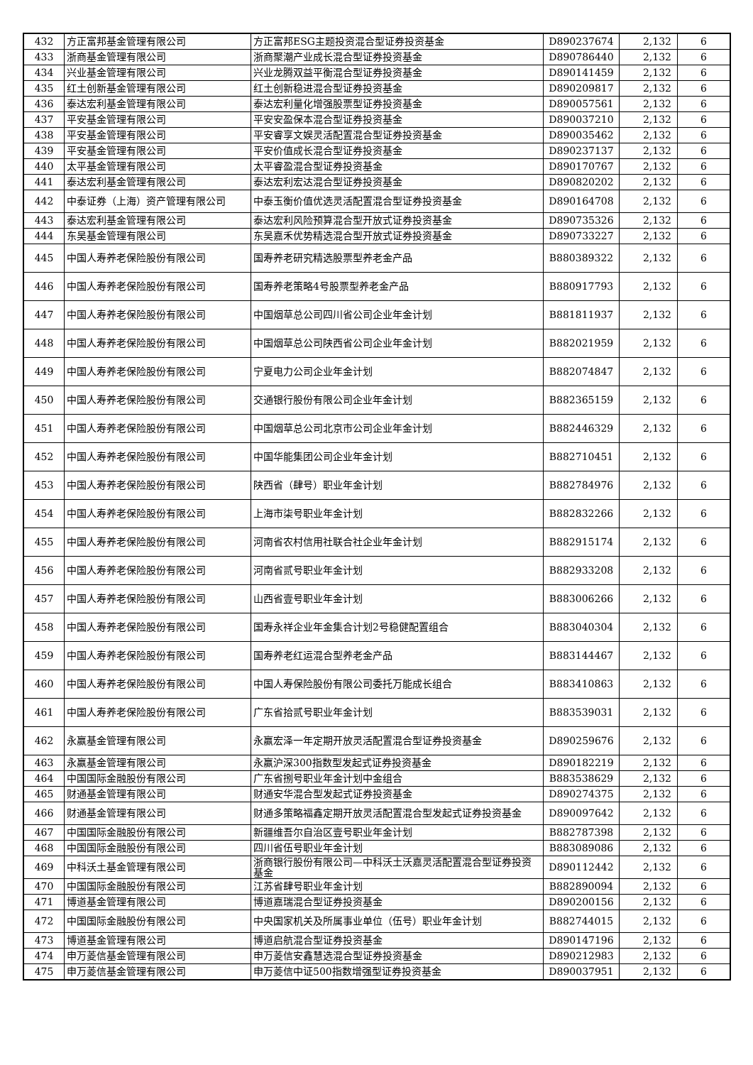| 432 | 方正富邦基金管理有限公司 | 方正富邦ESG主题投资混合型证券投资基金 | D890237674 | 2,132 | 6 |
| 433 | 浙商基金管理有限公司 | 浙商聚潮产业成长混合型证券投资基金 | D890786440 | 2,132 | 6 |
| 434 | 兴业基金管理有限公司 | 兴业龙腾双益平衡混合型证券投资基金 | D890141459 | 2,132 | 6 |
| 435 | 红土创新基金管理有限公司 | 红土创新稳进混合型证券投资基金 | D890209817 | 2,132 | 6 |
| 436 | 泰达宏利基金管理有限公司 | 泰达宏利量化增强股票型证券投资基金 | D890057561 | 2,132 | 6 |
| 437 | 平安基金管理有限公司 | 平安安盈保本混合型证券投资基金 | D890037210 | 2,132 | 6 |
| 438 | 平安基金管理有限公司 | 平安睿享文娱灵活配置混合型证券投资基金 | D890035462 | 2,132 | 6 |
| 439 | 平安基金管理有限公司 | 平安价值成长混合型证券投资基金 | D890237137 | 2,132 | 6 |
| 440 | 太平基金管理有限公司 | 太平睿盈混合型证券投资基金 | D890170767 | 2,132 | 6 |
| 441 | 泰达宏利基金管理有限公司 | 泰达宏利宏达混合型证券投资基金 | D890820202 | 2,132 | 6 |
| 442 | 中泰证券（上海）资产管理有限公司 | 中泰玉衡价值优选灵活配置混合型证券投资基金 | D890164708 | 2,132 | 6 |
| 443 | 泰达宏利基金管理有限公司 | 泰达宏利风险预算混合型开放式证券投资基金 | D890735326 | 2,132 | 6 |
| 444 | 东吴基金管理有限公司 | 东吴嘉禾优势精选混合型开放式证券投资基金 | D890733227 | 2,132 | 6 |
| 445 | 中国人寿养老保险股份有限公司 | 国寿养老研究精选股票型养老金产品 | B880389322 | 2,132 | 6 |
| 446 | 中国人寿养老保险股份有限公司 | 国寿养老策略4号股票型养老金产品 | B880917793 | 2,132 | 6 |
| 447 | 中国人寿养老保险股份有限公司 | 中国烟草总公司四川省公司企业年金计划 | B881811937 | 2,132 | 6 |
| 448 | 中国人寿养老保险股份有限公司 | 中国烟草总公司陕西省公司企业年金计划 | B882021959 | 2,132 | 6 |
| 449 | 中国人寿养老保险股份有限公司 | 宁夏电力公司企业年金计划 | B882074847 | 2,132 | 6 |
| 450 | 中国人寿养老保险股份有限公司 | 交通银行股份有限公司企业年金计划 | B882365159 | 2,132 | 6 |
| 451 | 中国人寿养老保险股份有限公司 | 中国烟草总公司北京市公司企业年金计划 | B882446329 | 2,132 | 6 |
| 452 | 中国人寿养老保险股份有限公司 | 中国华能集团公司企业年金计划 | B882710451 | 2,132 | 6 |
| 453 | 中国人寿养老保险股份有限公司 | 陕西省（肆号）职业年金计划 | B882784976 | 2,132 | 6 |
| 454 | 中国人寿养老保险股份有限公司 | 上海市柒号职业年金计划 | B882832266 | 2,132 | 6 |
| 455 | 中国人寿养老保险股份有限公司 | 河南省农村信用社联合社企业年金计划 | B882915174 | 2,132 | 6 |
| 456 | 中国人寿养老保险股份有限公司 | 河南省贰号职业年金计划 | B882933208 | 2,132 | 6 |
| 457 | 中国人寿养老保险股份有限公司 | 山西省壹号职业年金计划 | B883006266 | 2,132 | 6 |
| 458 | 中国人寿养老保险股份有限公司 | 国寿永祥企业年金集合计划2号稳健配置组合 | B883040304 | 2,132 | 6 |
| 459 | 中国人寿养老保险股份有限公司 | 国寿养老红运混合型养老金产品 | B883144467 | 2,132 | 6 |
| 460 | 中国人寿养老保险股份有限公司 | 中国人寿保险股份有限公司委托万能成长组合 | B883410863 | 2,132 | 6 |
| 461 | 中国人寿养老保险股份有限公司 | 广东省拾贰号职业年金计划 | B883539031 | 2,132 | 6 |
| 462 | 永赢基金管理有限公司 | 永赢宏泽一年定期开放灵活配置混合型证券投资基金 | D890259676 | 2,132 | 6 |
| 463 | 永赢基金管理有限公司 | 永赢沪深300指数型发起式证券投资基金 | D890182219 | 2,132 | 6 |
| 464 | 中国国际金融股份有限公司 | 广东省捌号职业年金计划中金组合 | B883538629 | 2,132 | 6 |
| 465 | 财通基金管理有限公司 | 财通安华混合型发起式证券投资基金 | D890274375 | 2,132 | 6 |
| 466 | 财通基金管理有限公司 | 财通多策略福鑫定期开放灵活配置混合型发起式证券投资基金 | D890097642 | 2,132 | 6 |
| 467 | 中国国际金融股份有限公司 | 新疆维吾尔自治区壹号职业年金计划 | B882787398 | 2,132 | 6 |
| 468 | 中国国际金融股份有限公司 | 四川省伍号职业年金计划 | B883089086 | 2,132 | 6 |
| 469 | 中科沃土基金管理有限公司 | 浙商银行股份有限公司—中科沃土沃嘉灵活配置混合型证券投资基金 | D890112442 | 2,132 | 6 |
| 470 | 中国国际金融股份有限公司 | 江苏省肆号职业年金计划 | B882890094 | 2,132 | 6 |
| 471 | 博道基金管理有限公司 | 博道嘉瑞混合型证券投资基金 | D890200156 | 2,132 | 6 |
| 472 | 中国国际金融股份有限公司 | 中央国家机关及所属事业单位（伍号）职业年金计划 | B882744015 | 2,132 | 6 |
| 473 | 博道基金管理有限公司 | 博道启航混合型证券投资基金 | D890147196 | 2,132 | 6 |
| 474 | 申万菱信基金管理有限公司 | 申万菱信安鑫慧选混合型证券投资基金 | D890212983 | 2,132 | 6 |
| 475 | 申万菱信基金管理有限公司 | 申万菱信中证500指数增强型证券投资基金 | D890037951 | 2,132 | 6 |